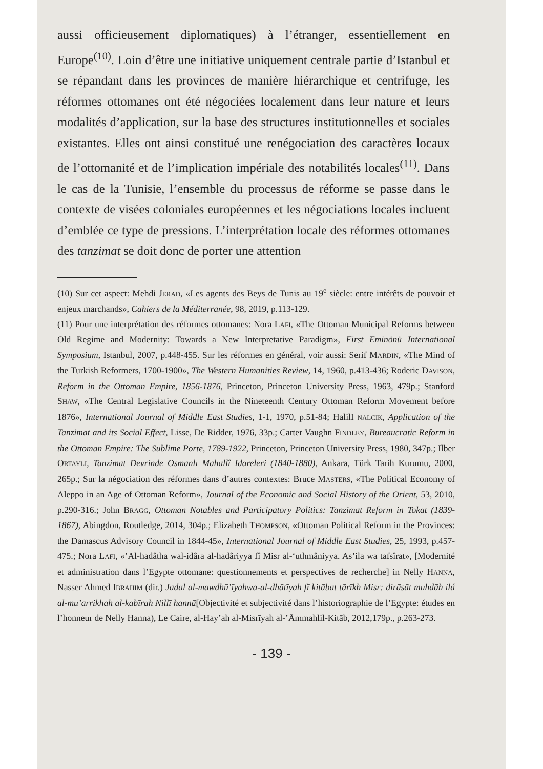aussi officieusement diplomatiques) à l’étranger, essentiellement en Europe<sup>(10)</sup>. Loin d’être une initiative uniquement centrale partie d’Istanbul et se répandant dans les provinces de manière hiérarchique et centrifuge, les réformes ottomanes ont été négociées localement dans leur nature et leurs modalités d’application, sur la base des structures institutionnelles et sociales existantes. Elles ont ainsi constitué une renégociation des caractères locaux de l’ottomanité et de l’implication impériale des notabilités locales<sup>(11)</sup>. Dans le cas de la Tunisie, l’ensemble du processus de réforme se passe dans le contexte de visées coloniales européennes et les négociations locales incluent d’emblée ce type de pressions. L’interprétation locale des réformes ottomanes des tanzimat se doit donc de porter une attention
(10) Sur cet aspect: Mehdi JERAD, «Les agents des Beys de Tunis au 19<sup>e</sup> siècle: entre intérêts de pouvoir et enjeux marchands», Cahiers de la Méditerranée, 98, 2019, p.113-129.
(11) Pour une interprétation des réformes ottomanes: Nora LAFI, «The Ottoman Municipal Reforms between Old Regime and Modernity: Towards a New Interpretative Paradigm», First Eminönü International Symposium, Istanbul, 2007, p.448-455. Sur les réformes en général, voir aussi: Serif MARDIN, «The Mind of the Turkish Reformers, 1700-1900», The Western Humanities Review, 14, 1960, p.413-436; Roderic DAVISON, Reform in the Ottoman Empire, 1856-1876, Princeton, Princeton University Press, 1963, 479p.; Stanford SHAW, «The Central Legislative Councils in the Nineteenth Century Ottoman Reform Movement before 1876», International Journal of Middle East Studies, 1-1, 1970, p.51-84; HalilI NALCIK, Application of the Tanzimat and its Social Effect, Lisse, De Ridder, 1976, 33p.; Carter Vaughn FINDLEY, Bureaucratic Reform in the Ottoman Empire: The Sublime Porte, 1789-1922, Princeton, Princeton University Press, 1980, 347p.; Ilber ORTAYLI, Tanzimat Devrinde Osmanlı Mahallî Idareleri (1840-1880), Ankara, Türk Tarih Kurumu, 2000, 265p.; Sur la négociation des réformes dans d’autres contextes: Bruce MASTERS, «The Political Economy of Aleppo in an Age of Ottoman Reform», Journal of the Economic and Social History of the Orient, 53, 2010, p.290-316.; John BRAGG, Ottoman Notables and Participatory Politics: Tanzimat Reform in Tokat (1839-1867), Abingdon, Routledge, 2014, 304p.; Elizabeth THOMPSON, «Ottoman Political Reform in the Provinces: the Damascus Advisory Council in 1844-45», International Journal of Middle East Studies, 25, 1993, p.457-475.; Nora LAFI, «’Al-hadâtha wal-idâra al-hadâriyya fî Misr al-‘uthmâniyya. As’ila wa tafsîrat», [Modernité et administration dans l’Egypte ottomane: questionnements et perspectives de recherche] in Nelly HANNA, Nasser Ahmed IBRAHIM (dir.) Jadal al-mawdhū’īyahwa-al-dhātīyah fī kitābat tārīkh Misr: dirāsāt muhdāh ilá al-mu’arrikhah al-kabīrah Nillī hannā[Objectivité et subjectivité dans l’historiographie de l’Egypte: études en l’honneur de Nelly Hanna), Le Caire, al-Hay’ah al-Misrīyah al-’Āmmahlil-Kitāb, 2012,179p., p.263-273.
- 139 -